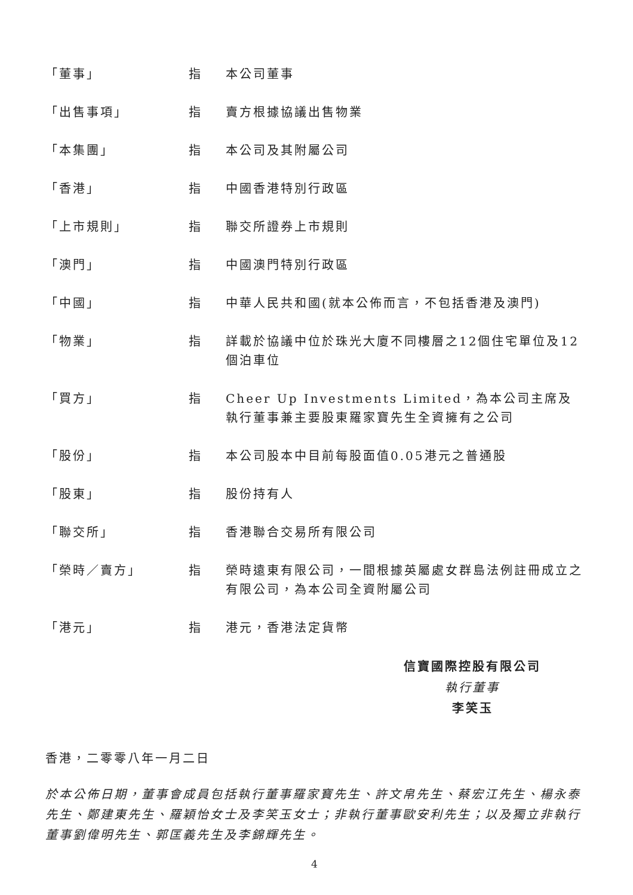「董事」 指 本公司董事
「出售事項」 指 賣方根據協議出售物業
「本集團」 指 本公司及其附屬公司
「香港」 指 中國香港特別行政區
「上市規則」 指 聯交所證券上市規則
「澳門」 指 中國澳門特別行政區
「中國」 指 中華人民共和國(就本公佈而言，不包括香港及澳門)
「物業」 指 詳載於協議中位於珠光大廈不同樓層之12個住宅單位及12個泊車位
「買方」 指 Cheer Up Investments Limited，為本公司主席及執行董事兼主要股東羅家寶先生全資擁有之公司
「股份」 指 本公司股本中目前每股面值0.05港元之普通股
「股東」 指 股份持有人
「聯交所」 指 香港聯合交易所有限公司
「榮時／賣方」 指 榮時遠東有限公司，一間根據英屬處女群島法例註冊成立之有限公司，為本公司全資附屬公司
「港元」 指 港元，香港法定貨幣
信寶國際控股有限公司
執行董事
李笑玉
香港，二零零八年一月二日
於本公佈日期，董事會成員包括執行董事羅家寶先生、許文帛先生、蔡宏江先生、楊永泰先生、鄭建東先生、羅穎怡女士及李笑玉女士；非執行董事歐安利先生；以及獨立非執行董事劉偉明先生、郭匡義先生及李錦輝先生。
4